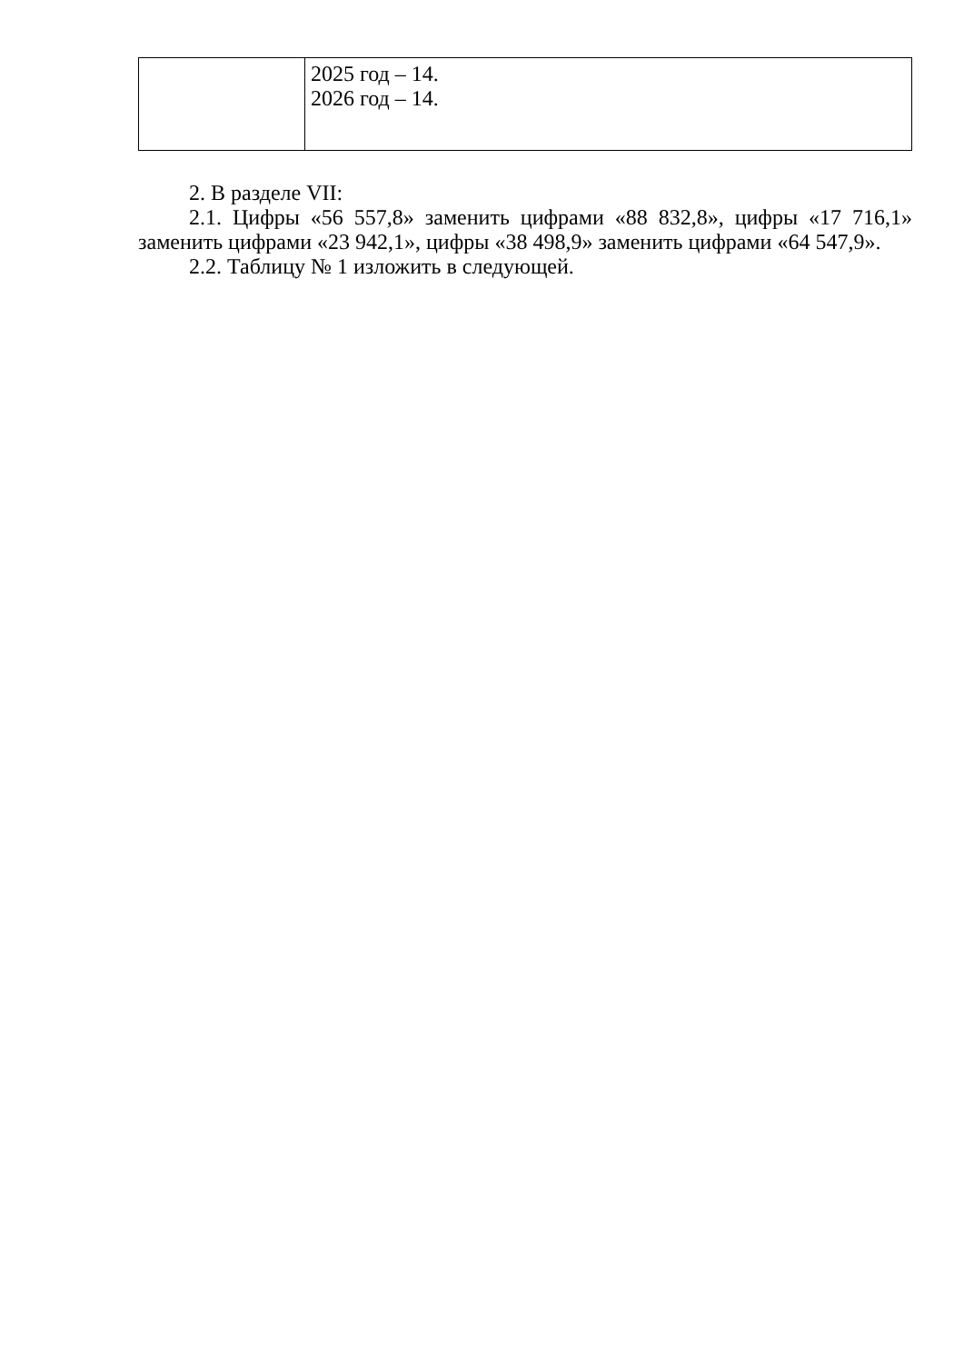| | 2025 год – 14. 2026 год – 14. |
2. В разделе VII:
2.1. Цифры «56 557,8» заменить цифрами «88 832,8», цифры «17 716,1» заменить цифрами «23 942,1», цифры «38 498,9» заменить цифрами «64 547,9».
2.2. Таблицу № 1 изложить в следующей.